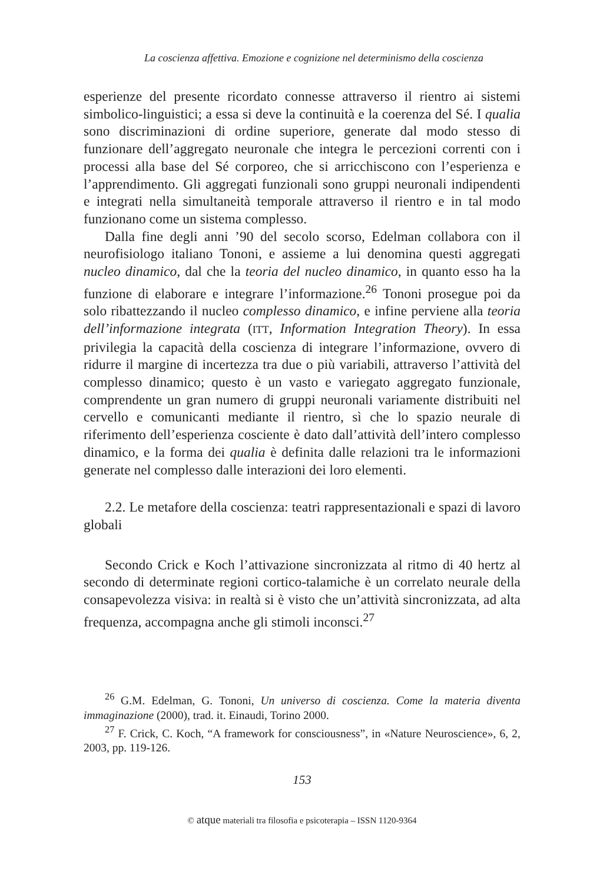La coscienza affettiva. Emozione e cognizione nel determinismo della coscienza
esperienze del presente ricordato connesse attraverso il rientro ai sistemi simbolico-linguistici; a essa si deve la continuità e la coerenza del Sé. I qualia sono discriminazioni di ordine superiore, generate dal modo stesso di funzionare dell’aggregato neuronale che integra le percezioni correnti con i processi alla base del Sé corporeo, che si arricchiscono con l’esperienza e l’apprendimento. Gli aggregati funzionali sono gruppi neuronali indipendenti e integrati nella simultaneità temporale attraverso il rientro e in tal modo funzionano come un sistema complesso.
Dalla fine degli anni ’90 del secolo scorso, Edelman collabora con il neurofisiologo italiano Tononi, e assieme a lui denomina questi aggregati nucleo dinamico, dal che la teoria del nucleo dinamico, in quanto esso ha la funzione di elaborare e integrare l’informazione.<sup>26</sup> Tononi prosegue poi da solo ribattezzando il nucleo complesso dinamico, e infine perviene alla teoria dell’informazione integrata (ITT, Information Integration Theory). In essa privilegia la capacità della coscienza di integrare l’informazione, ovvero di ridurre il margine di incertezza tra due o più variabili, attraverso l’attività del complesso dinamico; questo è un vasto e variegato aggregato funzionale, comprendente un gran numero di gruppi neuronali variamente distribuiti nel cervello e comunicanti mediante il rientro, sì che lo spazio neurale di riferimento dell’esperienza cosciente è dato dall’attività dell’intero complesso dinamico, e la forma dei qualia è definita dalle relazioni tra le informazioni generate nel complesso dalle interazioni dei loro elementi.
2.2. Le metafore della coscienza: teatri rappresentazionali e spazi di lavoro globali
Secondo Crick e Koch l’attivazione sincronizzata al ritmo di 40 hertz al secondo di determinate regioni cortico-talamiche è un correlato neurale della consapevolezza visiva: in realtà si è visto che un’attività sincronizzata, ad alta frequenza, accompagna anche gli stimoli inconsci.<sup>27</sup>
<sup>26</sup> G.M. Edelman, G. Tononi, Un universo di coscienza. Come la materia diventa immaginazione (2000), trad. it. Einaudi, Torino 2000.
<sup>27</sup> F. Crick, C. Koch, “A framework for consciousness”, in «Nature Neuroscience», 6, 2, 2003, pp. 119-126.
153
© atque materiali tra filosofia e psicoterapia – ISSN 1120-9364